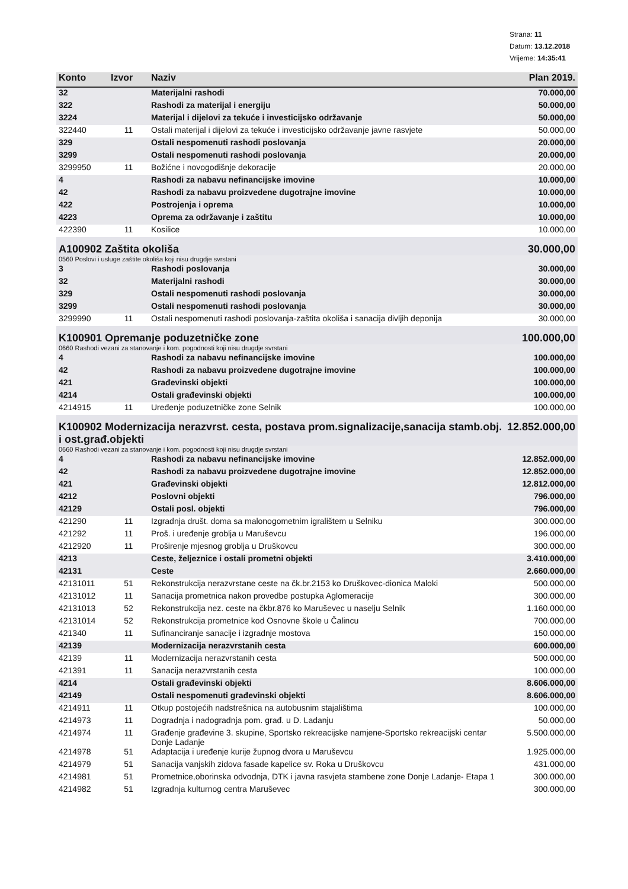Strana: 11
Datum: 13.12.2018
Vrijeme: 14:35:41
| Konto | Izvor | Naziv | Plan 2019. |
| --- | --- | --- | --- |
| 32 | | Materijalni rashodi | 70.000,00 |
| 322 | | Rashodi za materijal i energiju | 50.000,00 |
| 3224 | | Materijal i dijelovi za tekuće i investicijsko održavanje | 50.000,00 |
| 322440 | 11 | Ostali materijal i dijelovi za tekuće i investicijsko održavanje javne rasvjete | 50.000,00 |
| 329 | | Ostali nespomenuti rashodi poslovanja | 20.000,00 |
| 3299 | | Ostali nespomenuti rashodi poslovanja | 20.000,00 |
| 3299950 | 11 | Božićne i novogodišnje dekoracije | 20.000,00 |
| 4 | | Rashodi za nabavu nefinancijske imovine | 10.000,00 |
| 42 | | Rashodi za nabavu proizvedene dugotrajne imovine | 10.000,00 |
| 422 | | Postrojenja i oprema | 10.000,00 |
| 4223 | | Oprema za održavanje i zaštitu | 10.000,00 |
| 422390 | 11 | Kosilice | 10.000,00 |
| A100902 Zaštita okoliša | | | 30.000,00 |
| 0560 Poslovi i usluge zaštite okoliša koji nisu drugdje svrstani | | | |
| 3 | | Rashodi poslovanja | 30.000,00 |
| 32 | | Materijalni rashodi | 30.000,00 |
| 329 | | Ostali nespomenuti rashodi poslovanja | 30.000,00 |
| 3299 | | Ostali nespomenuti rashodi poslovanja | 30.000,00 |
| 3299990 | 11 | Ostali nespomenuti rashodi poslovanja-zaštita okoliša i sanacija divljih deponija | 30.000,00 |
| K100901 Opremanje poduzetničke zone | | | 100.000,00 |
| 0660 Rashodi vezani za stanovanje i kom. pogodnosti koji nisu drugdje svrstani | | | |
| 4 | | Rashodi za nabavu nefinancijske imovine | 100.000,00 |
| 42 | | Rashodi za nabavu proizvedene dugotrajne imovine | 100.000,00 |
| 421 | | Građevinski objekti | 100.000,00 |
| 4214 | | Ostali građevinski objekti | 100.000,00 |
| 4214915 | 11 | Uređenje poduzetničke zone Selnik | 100.000,00 |
| K100902 Modernizacija nerazvrst. cesta, postava prom.signalizacije,sanacija stamb.obj. i ost.građ.objekti | | | 12.852.000,00 |
| 0660 Rashodi vezani za stanovanje i kom. pogodnosti koji nisu drugdje svrstani | | | |
| 4 | | Rashodi za nabavu nefinancijske imovine | 12.852.000,00 |
| 42 | | Rashodi za nabavu proizvedene dugotrajne imovine | 12.852.000,00 |
| 421 | | Građevinski objekti | 12.812.000,00 |
| 4212 | | Poslovni objekti | 796.000,00 |
| 42129 | | Ostali posl. objekti | 796.000,00 |
| 421290 | 11 | Izgradnja društ. doma sa malonogometnim igralištem u Selniku | 300.000,00 |
| 421292 | 11 | Proš. i uređenje groblja u Maruševcu | 196.000,00 |
| 4212920 | 11 | Proširenje mjesnog groblja u Druškovcu | 300.000,00 |
| 4213 | | Ceste, željeznice i ostali prometni objekti | 3.410.000,00 |
| 42131 | | Ceste | 2.660.000,00 |
| 42131011 | 51 | Rekonstrukcija nerazvrstane ceste na čk.br.2153 ko Druškovec-dionica Maloki | 500.000,00 |
| 42131012 | 11 | Sanacija prometnica nakon provedbe postupka Aglomeracije | 300.000,00 |
| 42131013 | 52 | Rekonstrukcija nez. ceste na čkbr.876 ko Maruševec u naselju Selnik | 1.160.000,00 |
| 42131014 | 52 | Rekonstrukcija prometnice kod Osnovne škole u Čalincu | 700.000,00 |
| 421340 | 11 | Sufinanciranje sanacije i izgradnje mostova | 150.000,00 |
| 42139 | | Modernizacija nerazvrstanih cesta | 600.000,00 |
| 42139 | 11 | Modernizacija nerazvrstanih cesta | 500.000,00 |
| 421391 | 11 | Sanacija nerazvrstanih cesta | 100.000,00 |
| 4214 | | Ostali građevinski objekti | 8.606.000,00 |
| 42149 | | Ostali nespomenuti građevinski objekti | 8.606.000,00 |
| 4214911 | 11 | Otkup postojećih nadstrešnica na autobusnim stajalištima | 100.000,00 |
| 4214973 | 11 | Dogradnja i nadogradnja pom. građ. u D. Ladanju | 50.000,00 |
| 4214974 | 11 | Građenje građevine 3. skupine, Sportsko rekreacijske namjene-Sportsko rekreacijski centar Donje Ladanje | 5.500.000,00 |
| 4214978 | 51 | Adaptacija i uređenje kurije župnog dvora u Maruševcu | 1.925.000,00 |
| 4214979 | 51 | Sanacija vanjskih zidova fasade kapelice sv. Roka u Druškovcu | 431.000,00 |
| 4214981 | 51 | Prometnice,oborinska odvodnja, DTK i javna rasvjeta stambene zone Donje Ladanje- Etapa 1 | 300.000,00 |
| 4214982 | 51 | Izgradnja kulturnog centra Maruševec | 300.000,00 |